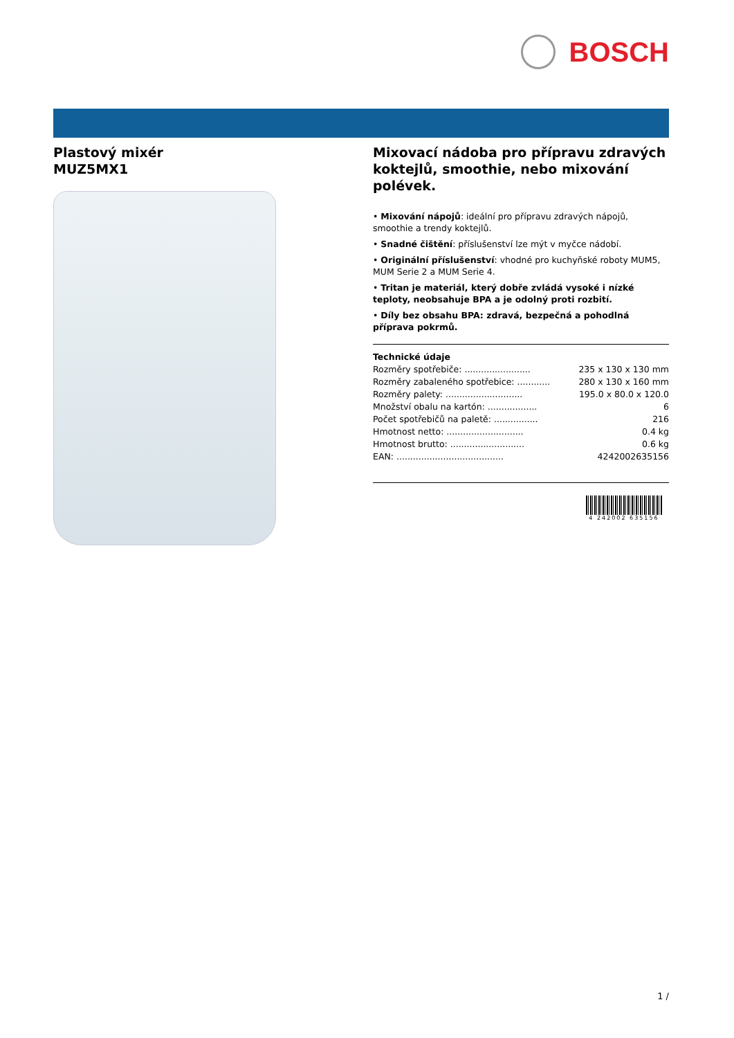BOSCH
Plastový mixér
MUZ5MX1
Mixovací nádoba pro přípravu zdravých koktejlů, smoothie, nebo mixování polévek.
• Mixování nápojů: ideální pro přípravu zdravých nápojů, smoothie a trendy koktejlů.
• Snadné čištění: příslušenství lze mýt v myčce nádobí.
• Originální příslušenství: vhodné pro kuchyňské roboty MUM5, MUM Serie 2 a MUM Serie 4.
• Tritan je materiál, který dobře zvládá vysoké i nízké teploty, neobsahuje BPA a je odolný proti rozbití.
• Díly bez obsahu BPA: zdravá, bezpečná a pohodlná příprava pokrmů.
Technické údaje
| Rozměry spotřebiče: ........................ | 235 x 130 x 130 mm |
| Rozměry zabaleného spotřebice: ............ | 280 x 130 x 160 mm |
| Rozměry palety: ............................ | 195.0 x 80.0 x 120.0 |
| Množství obalu na kartón: .................. | 6 |
| Počet spotřebičů na paletě: ................ | 216 |
| Hmotnost netto: ............................ | 0.4 kg |
| Hmotnost brutto: ........................... | 0.6 kg |
| EAN: ....................................... | 4242002635156 |
4 242002 635156
1 /